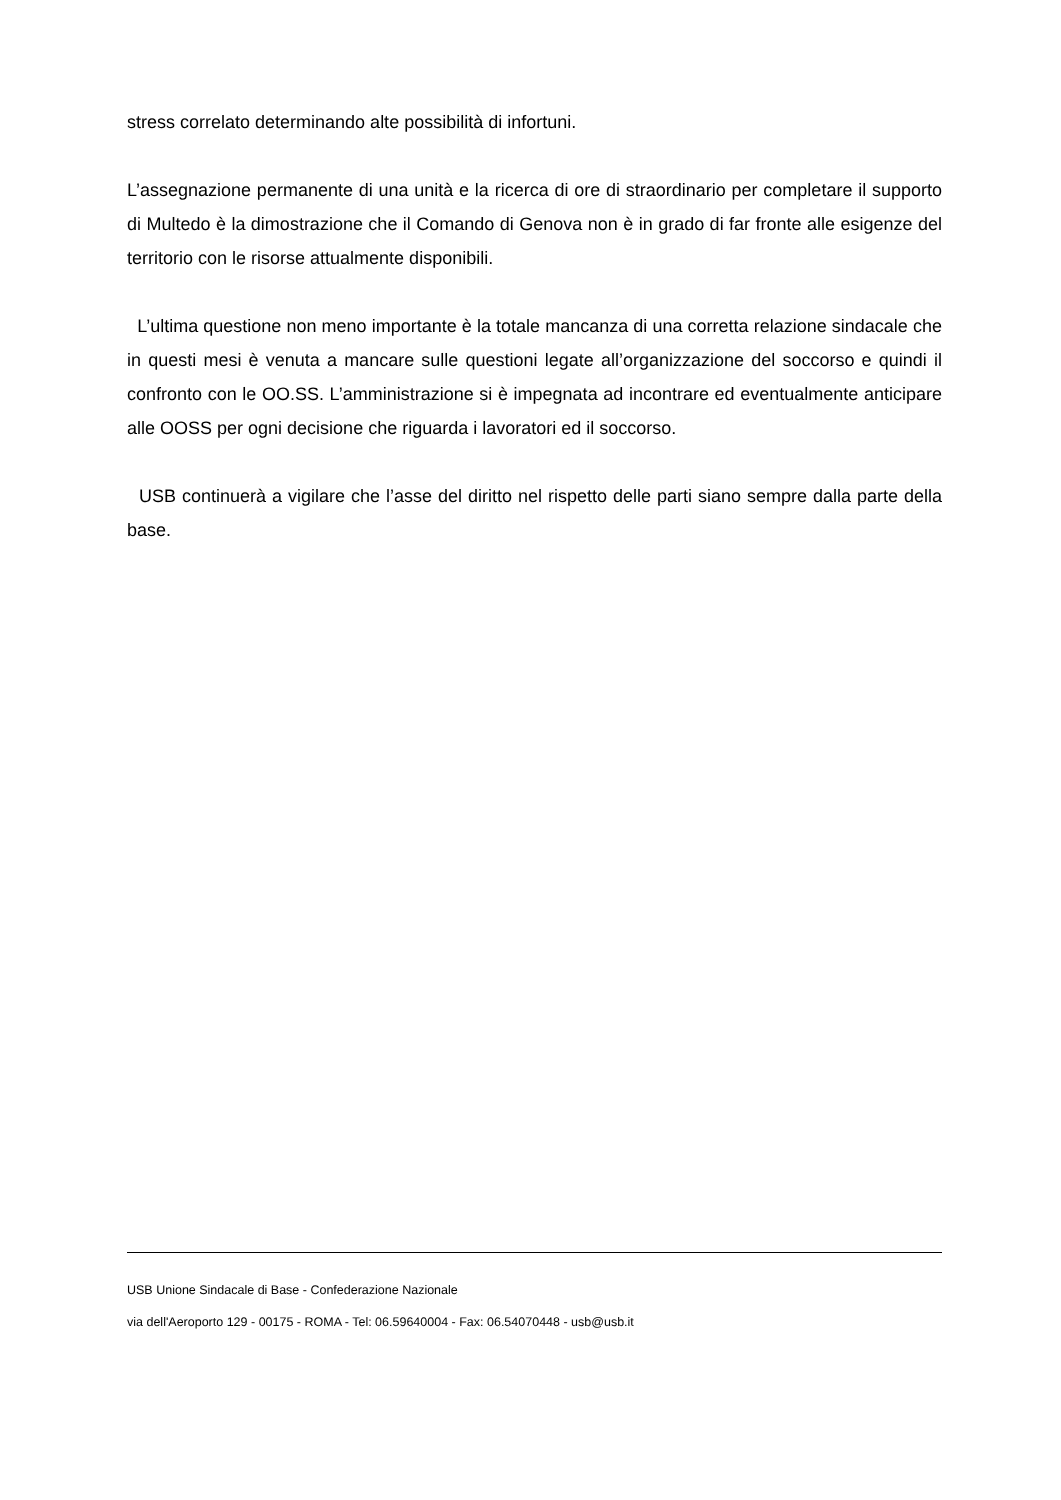stress correlato determinando alte possibilità di infortuni.
L’assegnazione permanente di una unità e la ricerca di ore di straordinario per completare il supporto di Multedo è la dimostrazione che il Comando di Genova non è in grado di far fronte alle esigenze del territorio con le risorse attualmente disponibili.
L’ultima questione non meno importante è la totale mancanza di una corretta relazione sindacale che in questi mesi è venuta a mancare sulle questioni legate all’organizzazione del soccorso e quindi il confronto con le OO.SS. L’amministrazione si è impegnata ad incontrare ed eventualmente anticipare alle OOSS per ogni decisione che riguarda i lavoratori ed il soccorso.
USB continuerà a vigilare che l’asse del diritto nel rispetto delle parti siano sempre dalla parte della base.
USB Unione Sindacale di Base - Confederazione Nazionale
via dell'Aeroporto 129 - 00175 - ROMA - Tel: 06.59640004 - Fax: 06.54070448 - usb@usb.it